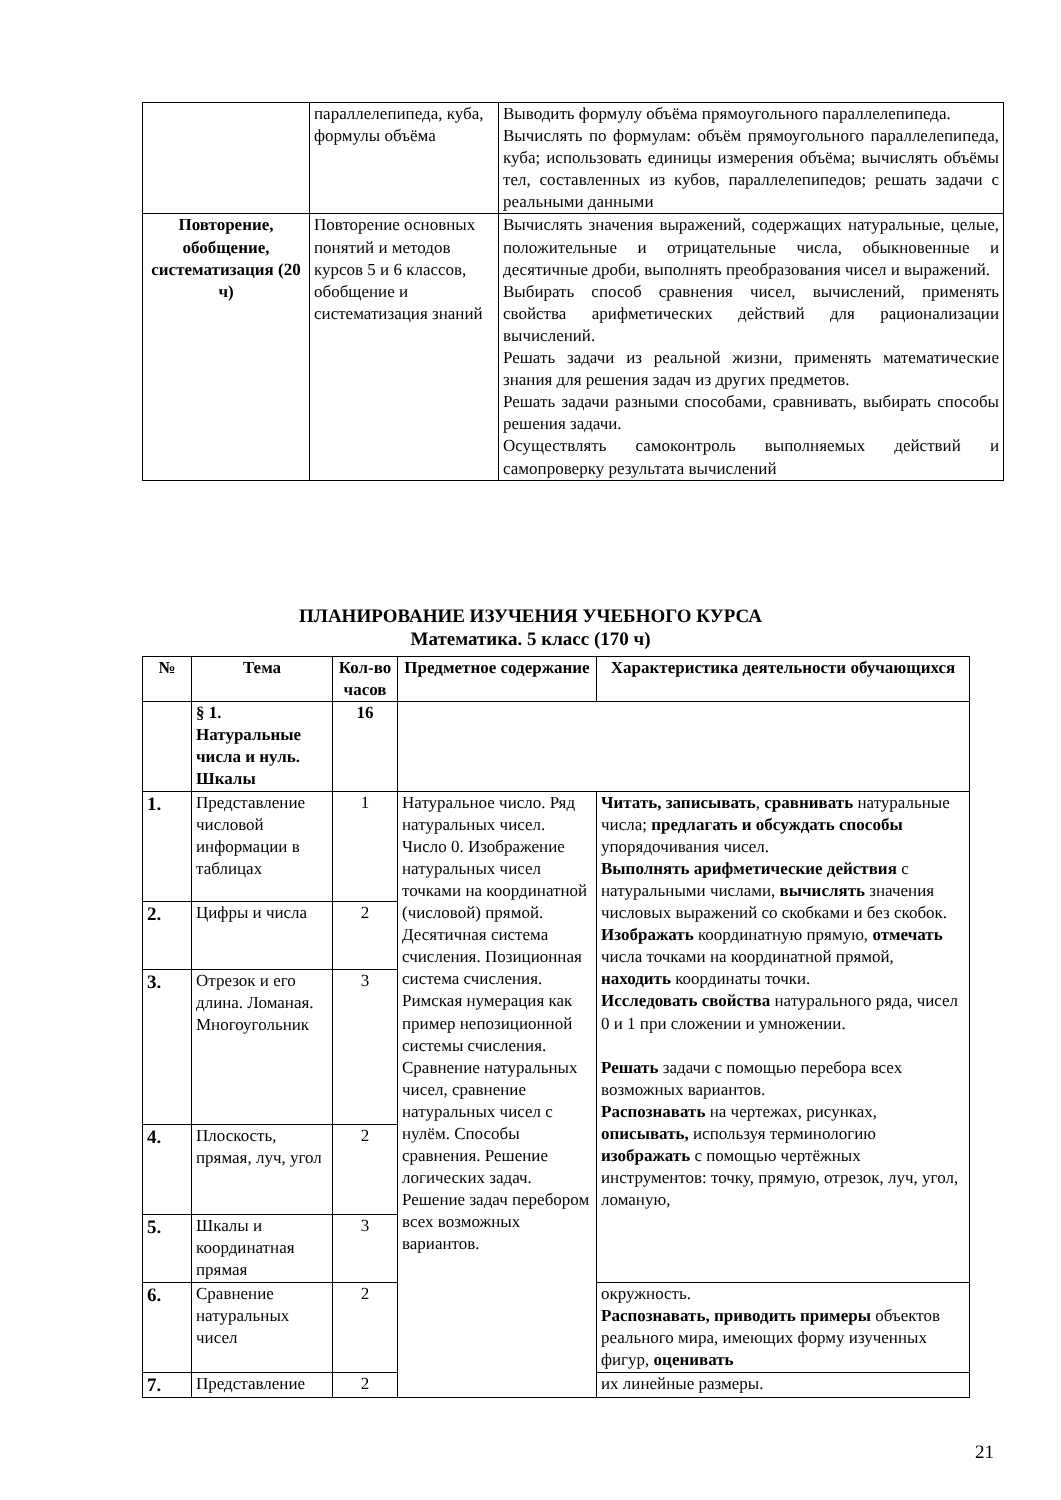| | параллелепипеда, куба, формулы объёма | Выводить формулу объёма прямоугольного параллелепипеда. Вычислять по формулам: объём прямоугольного параллелепипеда, куба; использовать единицы измерения объёма; вычислять объёмы тел, составленных из кубов, параллелепипедов; решать задачи с реальными данными |
| Повторение, обобщение, систематизация (20 ч) | Повторение основных понятий и методов курсов 5 и 6 классов, обобщение и систематизация знаний | Вычислять значения выражений, содержащих натуральные, целые, положительные и отрицательные числа, обыкновенные и десятичные дроби, выполнять преобразования чисел и выражений. Выбирать способ сравнения чисел, вычислений, применять свойства арифметических действий для рационализации вычислений. Решать задачи из реальной жизни, применять математические знания для решения задач из других предметов. Решать задачи разными способами, сравнивать, выбирать способы решения задачи. Осуществлять самоконтроль выполняемых действий и самопроверку результата вычислений |
ПЛАНИРОВАНИЕ ИЗУЧЕНИЯ УЧЕБНОГО КУРСА
Математика. 5 класс (170 ч)
| № | Тема | Кол-во часов | Предметное содержание | Характеристика деятельности обучающихся |
| --- | --- | --- | --- | --- |
| | § 1. Натуральные числа и нуль. Шкалы | 16 | | |
| 1. | Представление числовой информации в таблицах | 1 | Натуральное число. Ряд натуральных чисел. Число 0. Изображение натуральных чисел точками на координатной (числовой) прямой. Десятичная система счисления. Позиционная система счисления. Римская нумерация как пример непозиционной системы счисления. Сравнение натуральных чисел, сравнение натуральных чисел с нулём. Способы сравнения. Решение логических задач. Решение задач перебором всех возможных вариантов. | Читать, записывать , сравнивать натуральные числа; предлагать и обсуждать способы упорядочивания чисел. Выполнять арифметические действия с натуральными числами, вычислять значения числовых выражений со скобками и без скобок. Изображать координатную прямую, отмечать числа точками на координатной прямой, находить координаты точки. Исследовать свойства натурального ряда, чисел 0 и 1 при сложении и умножении. Решать задачи с помощью перебора всех возможных вариантов. Распознавать на чертежах, рисунках, описывать, используя терминологию изображать с помощью чертёжных инструментов: точку, прямую, отрезок, луч, угол, ломаную, |
| 2. | Цифры и числа | 2 | | |
| 3. | Отрезок и его длина. Ломаная. Многоугольник | 3 | | |
| 4. | Плоскость, прямая, луч, угол | 2 | | |
| 5. | Шкалы и координатная прямая | 3 | | |
| 6. | Сравнение натуральных чисел | 2 | | окружность. Распознавать, приводить примеры объектов реального мира, имеющих форму изученных фигур, оценивать |
| 7. | Представление | 2 | | их линейные размеры. |
21